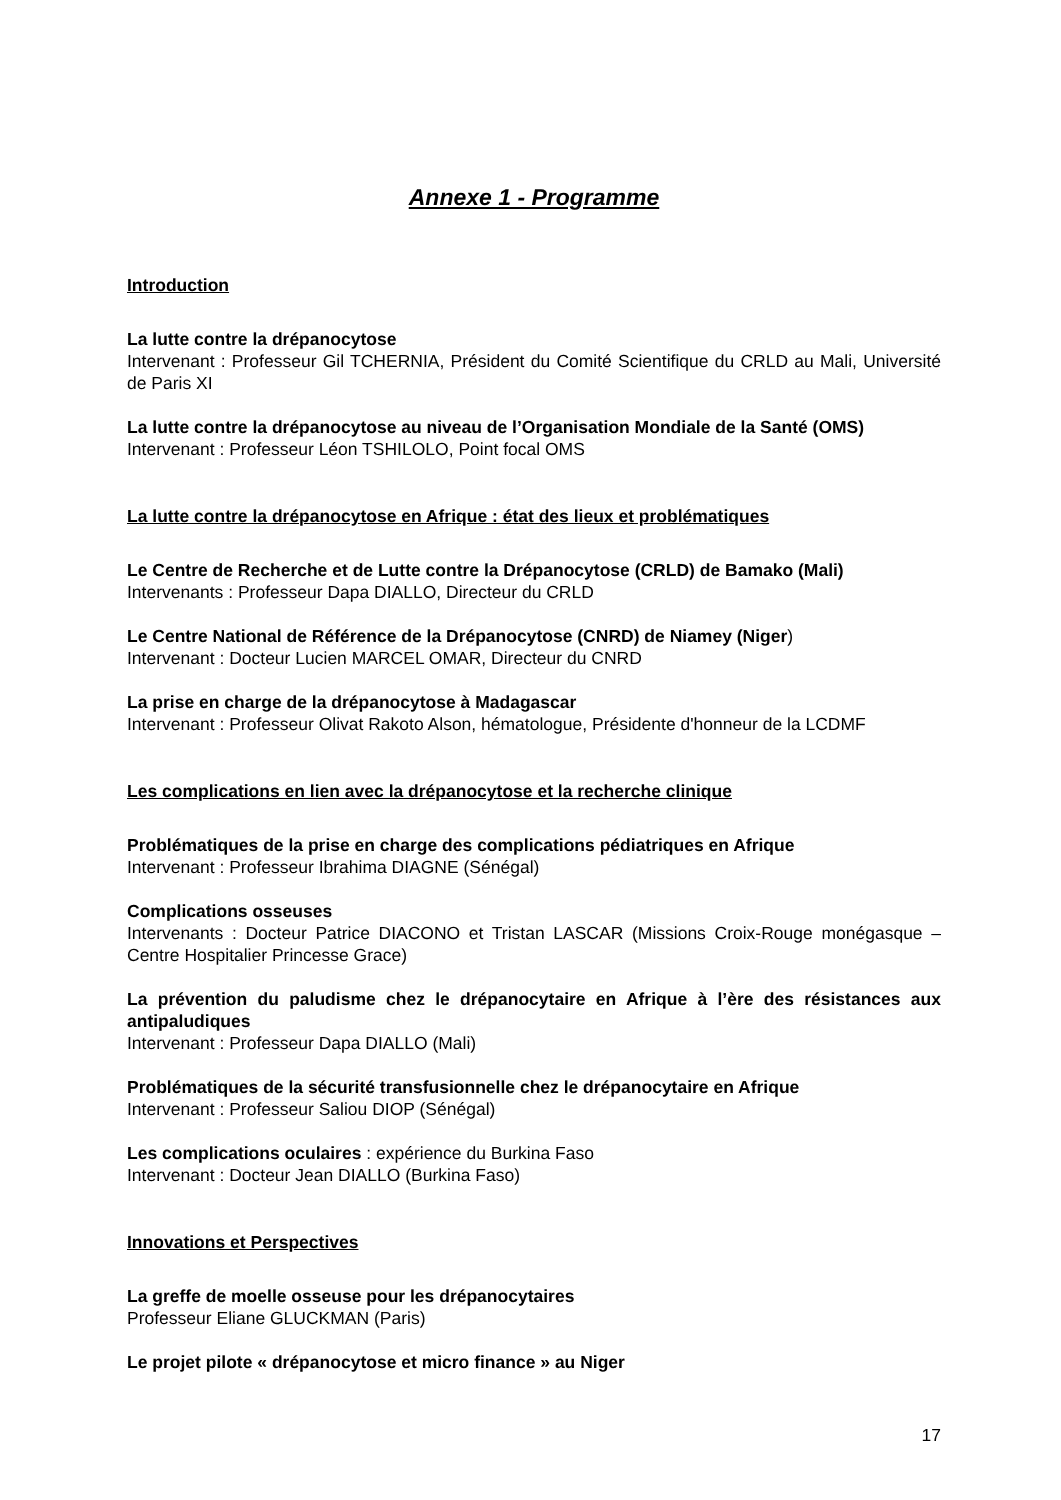Annexe 1 - Programme
Introduction
La lutte contre la drépanocytose
Intervenant : Professeur Gil TCHERNIA, Président du Comité Scientifique du CRLD au Mali, Université de Paris XI
La lutte contre la drépanocytose au niveau de l’Organisation Mondiale de la Santé (OMS)
Intervenant : Professeur Léon TSHILOLO, Point focal OMS
La lutte contre la drépanocytose en Afrique : état des lieux et problématiques
Le Centre de Recherche et de Lutte contre la Drépanocytose (CRLD) de Bamako (Mali)
Intervenants : Professeur Dapa DIALLO, Directeur du CRLD
Le Centre National de Référence de la Drépanocytose (CNRD) de Niamey (Niger)
Intervenant : Docteur Lucien MARCEL OMAR, Directeur du CNRD
La prise en charge de la drépanocytose à Madagascar
Intervenant : Professeur Olivat Rakoto Alson, hématologue, Présidente d'honneur de la LCDMF
Les complications en lien avec la drépanocytose et la recherche clinique
Problématiques de la prise en charge des complications pédiatriques en Afrique
Intervenant : Professeur Ibrahima DIAGNE (Sénégal)
Complications osseuses
Intervenants : Docteur Patrice DIACONO et Tristan LASCAR (Missions Croix-Rouge monégasque – Centre Hospitalier Princesse Grace)
La prévention du paludisme chez le drépanocytaire en Afrique à l’ère des résistances aux antipaludiques
Intervenant : Professeur Dapa DIALLO (Mali)
Problématiques de la sécurité transfusionnelle chez le drépanocytaire en Afrique
Intervenant : Professeur Saliou DIOP (Sénégal)
Les complications oculaires : expérience du Burkina Faso
Intervenant : Docteur Jean DIALLO (Burkina Faso)
Innovations et Perspectives
La greffe de moelle osseuse pour les drépanocytaires
Professeur Eliane GLUCKMAN (Paris)
Le projet pilote « drépanocytose et micro finance » au Niger
17